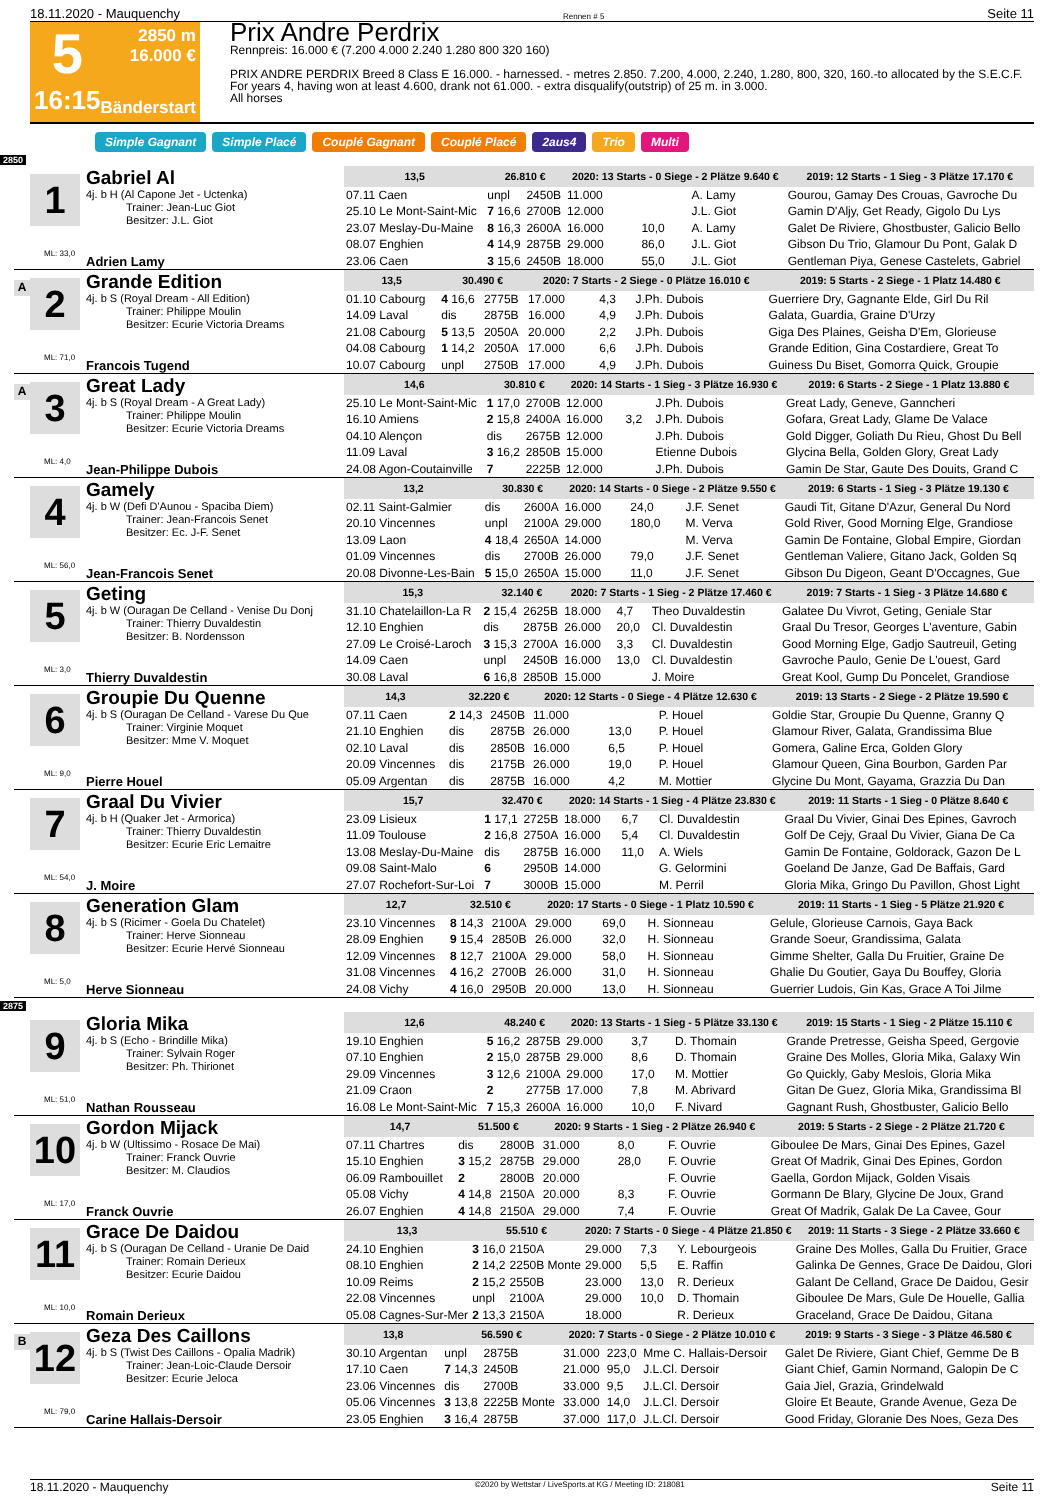18.11.2020 - Mauquenchy Rennen # 5 Seite 11
5
2850 m
16.000 €
16:15
Bänderstart
Prix Andre Perdrix
Rennpreis: 16.000 € (7.200 4.000 2.240 1.280 800 320 160)
PRIX ANDRE PERDRIX Breed 8 Class E 16.000. - harnessed. - metres 2.850. 7.200, 4.000, 2.240, 1.280, 800, 320, 160.-to allocated by the S.E.C.F. For years 4, having won at least 4.600, drank not 61.000. - extra disqualify(outstrip) of 25 m. in 3.000.
All horses
Simple Gagnant Simple Placé Couplé Gagnant Couplé Placé 2aus4 Trio Multi
2850
1
Gabriel Al
4j. b H (Al Capone Jet - Uctenka)
Trainer: Jean-Luc Giot
Besitzer: J.L. Giot
ML: 33,0
Adrien Lamy
| 13,5 | 26.810 € | | 2020: 13 Starts - 0 Siege - 2 Plätze 9.640 € | | | | 2019: 12 Starts - 1 Sieg - 3 Plätze 17.170 € |
| --- | --- | --- | --- | --- | --- | --- | --- |
| 07.11 Caen | unpl | 2450B | 11.000 | | A. Lamy | | Gourou, Gamay Des Crouas, Gavroche Du |
| 25.10 Le Mont-Saint-Mic | 7 16,6 | 2700B | 12.000 | | J.L. Giot | | Gamin D'Aljy, Get Ready, Gigolo Du Lys |
| 23.07 Meslay-Du-Maine | 8 16,3 | 2600A | 16.000 | 10,0 | A. Lamy | | Galet De Riviere, Ghostbuster, Galicio Bello |
| 08.07 Enghien | 4 14,9 | 2875B | 29.000 | 86,0 | J.L. Giot | | Gibson Du Trio, Glamour Du Pont, Galak D |
| 23.06 Caen | 3 15,6 | 2450B | 18.000 | 55,0 | J.L. Giot | | Gentleman Piya, Genese Castelets, Gabriel |
A
2
Grande Edition
4j. b S (Royal Dream - All Edition)
Trainer: Philippe Moulin
Besitzer: Ecurie Victoria Dreams
ML: 71,0
Francois Tugend
| 13,5 | 30.490 € | | 2020: 7 Starts - 2 Siege - 0 Plätze 16.010 € | | | | 2019: 5 Starts - 2 Siege - 1 Platz 14.480 € |
| --- | --- | --- | --- | --- | --- | --- | --- |
| 01.10 Cabourg | 4 16,6 | 2775B | 17.000 | 4,3 | J.Ph. Dubois | | Guerriere Dry, Gagnante Elde, Girl Du Ril |
| 14.09 Laval | dis | 2875B | 16.000 | 4,9 | J.Ph. Dubois | | Galata, Guardia, Graine D'Urzy |
| 21.08 Cabourg | 5 13,5 | 2050A | 20.000 | 2,2 | J.Ph. Dubois | | Giga Des Plaines, Geisha D'Em, Glorieuse |
| 04.08 Cabourg | 1 14,2 | 2050A | 17.000 | 6,6 | J.Ph. Dubois | | Grande Edition, Gina Costardiere, Great To |
| 10.07 Cabourg | unpl | 2750B | 17.000 | 4,9 | J.Ph. Dubois | | Guiness Du Biset, Gomorra Quick, Groupie |
A
3
Great Lady
4j. b S (Royal Dream - A Great Lady)
Trainer: Philippe Moulin
Besitzer: Ecurie Victoria Dreams
ML: 4,0
Jean-Philippe Dubois
| 14,6 | 30.810 € | | 2020: 14 Starts - 1 Sieg - 3 Plätze 16.930 € | | | | 2019: 6 Starts - 2 Siege - 1 Platz 13.880 € |
| --- | --- | --- | --- | --- | --- | --- | --- |
| 25.10 Le Mont-Saint-Mic | 1 17,0 | 2700B | 12.000 | | J.Ph. Dubois | | Great Lady, Geneve, Ganncheri |
| 16.10 Amiens | 2 15,8 | 2400A | 16.000 | 3,2 | J.Ph. Dubois | | Gofara, Great Lady, Glame De Valace |
| 04.10 Alençon | dis | 2675B | 12.000 | | J.Ph. Dubois | | Gold Digger, Goliath Du Rieu, Ghost Du Bell |
| 11.09 Laval | 3 16,2 | 2850B | 15.000 | | Etienne Dubois | | Glycina Bella, Golden Glory, Great Lady |
| 24.08 Agon-Coutainville | 7 | 2225B | 12.000 | | J.Ph. Dubois | | Gamin De Star, Gaute Des Douits, Grand C |
4
Gamely
4j. b W (Defi D'Aunou - Spaciba Diem)
Trainer: Jean-Francois Senet
Besitzer: Ec. J-F. Senet
ML: 56,0
Jean-Francois Senet
| 13,2 | 30.830 € | | 2020: 14 Starts - 0 Siege - 2 Plätze 9.550 € | | | | 2019: 6 Starts - 1 Sieg - 3 Plätze 19.130 € |
| --- | --- | --- | --- | --- | --- | --- | --- |
| 02.11 Saint-Galmier | dis | 2600A | 16.000 | 24,0 | J.F. Senet | | Gaudi Tit, Gitane D'Azur, General Du Nord |
| 20.10 Vincennes | unpl | 2100A | 29.000 | 180,0 | M. Verva | | Gold River, Good Morning Elge, Grandiose |
| 13.09 Laon | 4 18,4 | 2650A | 14.000 | | M. Verva | | Gamin De Fontaine, Global Empire, Giordan |
| 01.09 Vincennes | dis | 2700B | 26.000 | 79,0 | J.F. Senet | | Gentleman Valiere, Gitano Jack, Golden Sq |
| 20.08 Divonne-Les-Bain | 5 15,0 | 2650A | 15.000 | 11,0 | J.F. Senet | | Gibson Du Digeon, Geant D'Occagnes, Gue |
5
Geting
4j. b W (Ouragan De Celland - Venise Du Donj
Trainer: Thierry Duvaldestin
Besitzer: B. Nordensson
ML: 3,0
Thierry Duvaldestin
| 15,3 | 32.140 € | | 2020: 7 Starts - 1 Sieg - 2 Plätze 17.460 € | | | | 2019: 7 Starts - 1 Sieg - 3 Plätze 14.680 € |
| --- | --- | --- | --- | --- | --- | --- | --- |
| 31.10 Chatelaillon-La R | 2 15,4 | 2625B | 18.000 | 4,7 | Theo Duvaldestin | | Galatee Du Vivrot, Geting, Geniale Star |
| 12.10 Enghien | dis | 2875B | 26.000 | 20,0 | Cl. Duvaldestin | | Graal Du Tresor, Georges L'aventure, Gabin |
| 27.09 Le Croisé-Laroch | 3 15,3 | 2700A | 16.000 | 3,3 | Cl. Duvaldestin | | Good Morning Elge, Gadjo Sautreuil, Geting |
| 14.09 Caen | unpl | 2450B | 16.000 | 13,0 | Cl. Duvaldestin | | Gavroche Paulo, Genie De L'ouest, Gard |
| 30.08 Laval | 6 16,8 | 2850B | 15.000 | | J. Moire | | Great Kool, Gump Du Poncelet, Grandiose |
6
Groupie Du Quenne
4j. b S (Ouragan De Celland - Varese Du Que
Trainer: Virginie Moquet
Besitzer: Mme V. Moquet
ML: 9,0
Pierre Houel
| 14,3 | 32.220 € | | 2020: 12 Starts - 0 Siege - 4 Plätze 12.630 € | | | | 2019: 13 Starts - 2 Siege - 2 Plätze 19.590 € |
| --- | --- | --- | --- | --- | --- | --- | --- |
| 07.11 Caen | 2 14,3 | 2450B | 11.000 | | P. Houel | | Goldie Star, Groupie Du Quenne, Granny Q |
| 21.10 Enghien | dis | 2875B | 26.000 | 13,0 | P. Houel | | Glamour River, Galata, Grandissima Blue |
| 02.10 Laval | dis | 2850B | 16.000 | 6,5 | P. Houel | | Gomera, Galine Erca, Golden Glory |
| 20.09 Vincennes | dis | 2175B | 26.000 | 19,0 | P. Houel | | Glamour Queen, Gina Bourbon, Garden Par |
| 05.09 Argentan | dis | 2875B | 16.000 | 4,2 | M. Mottier | | Glycine Du Mont, Gayama, Grazzia Du Dan |
7
Graal Du Vivier
4j. b H (Quaker Jet - Armorica)
Trainer: Thierry Duvaldestin
Besitzer: Ecurie Eric Lemaitre
ML: 54,0
J. Moire
| 15,7 | 32.470 € | | 2020: 14 Starts - 1 Sieg - 4 Plätze 23.830 € | | | | 2019: 11 Starts - 1 Sieg - 0 Plätze 8.640 € |
| --- | --- | --- | --- | --- | --- | --- | --- |
| 23.09 Lisieux | 1 17,1 | 2725B | 18.000 | 6,7 | Cl. Duvaldestin | | Graal Du Vivier, Ginai Des Epines, Gavroch |
| 11.09 Toulouse | 2 16,8 | 2750A | 16.000 | 5,4 | Cl. Duvaldestin | | Golf De Cejy, Graal Du Vivier, Giana De Ca |
| 13.08 Meslay-Du-Maine | dis | 2875B | 16.000 | 11,0 | A. Wiels | | Gamin De Fontaine, Goldorack, Gazon De L |
| 09.08 Saint-Malo | 6 | 2950B | 14.000 | | G. Gelormini | | Goeland De Janze, Gad De Baffais, Gard |
| 27.07 Rochefort-Sur-Loi | 7 | 3000B | 15.000 | | M. Perril | | Gloria Mika, Gringo Du Pavillon, Ghost Light |
8
Generation Glam
4j. b S (Ricimer - Goela Du Chatelet)
Trainer: Herve Sionneau
Besitzer: Ecurie Hervé Sionneau
ML: 5,0
Herve Sionneau
| 12,7 | 32.510 € | | 2020: 17 Starts - 0 Siege - 1 Platz 10.590 € | | | | 2019: 11 Starts - 1 Sieg - 5 Plätze 21.920 € |
| --- | --- | --- | --- | --- | --- | --- | --- |
| 23.10 Vincennes | 8 14,3 | 2100A | 29.000 | 69,0 | H. Sionneau | | Gelule, Glorieuse Carnois, Gaya Back |
| 28.09 Enghien | 9 15,4 | 2850B | 26.000 | 32,0 | H. Sionneau | | Grande Soeur, Grandissima, Galata |
| 12.09 Vincennes | 8 12,7 | 2100A | 29.000 | 58,0 | H. Sionneau | | Gimme Shelter, Galla Du Fruitier, Graine De |
| 31.08 Vincennes | 4 16,2 | 2700B | 26.000 | 31,0 | H. Sionneau | | Ghalie Du Goutier, Gaya Du Bouffey, Gloria |
| 24.08 Vichy | 4 16,0 | 2950B | 20.000 | 13,0 | H. Sionneau | | Guerrier Ludois, Gin Kas, Grace A Toi Jilme |
2875
9
Gloria Mika
4j. b S (Echo - Brindille Mika)
Trainer: Sylvain Roger
Besitzer: Ph. Thirionet
ML: 51,0
Nathan Rousseau
| 12,6 | 48.240 € | | 2020: 13 Starts - 1 Sieg - 5 Plätze 33.130 € | | | | 2019: 15 Starts - 1 Sieg - 2 Plätze 15.110 € |
| --- | --- | --- | --- | --- | --- | --- | --- |
| 19.10 Enghien | 5 16,2 | 2875B | 29.000 | 3,7 | D. Thomain | | Grande Pretresse, Geisha Speed, Gergovie |
| 07.10 Enghien | 2 15,0 | 2875B | 29.000 | 8,6 | D. Thomain | | Graine Des Molles, Gloria Mika, Galaxy Win |
| 29.09 Vincennes | 3 12,6 | 2100A | 29.000 | 17,0 | M. Mottier | | Go Quickly, Gaby Meslois, Gloria Mika |
| 21.09 Craon | 2 | 2775B | 17.000 | 7,8 | M. Abrivard | | Gitan De Guez, Gloria Mika, Grandissima Bl |
| 16.08 Le Mont-Saint-Mic | 7 15,3 | 2600A | 16.000 | 10,0 | F. Nivard | | Gagnant Rush, Ghostbuster, Galicio Bello |
10
Gordon Mijack
4j. b W (Ultissimo - Rosace De Mai)
Trainer: Franck Ouvrie
Besitzer: M. Claudios
ML: 17,0
Franck Ouvrie
| 14,7 | 51.500 € | | 2020: 9 Starts - 1 Sieg - 2 Plätze 26.940 € | | | | 2019: 5 Starts - 2 Siege - 2 Plätze 21.720 € |
| --- | --- | --- | --- | --- | --- | --- | --- |
| 07.11 Chartres | dis | 2800B | 31.000 | 8,0 | F. Ouvrie | | Giboulee De Mars, Ginai Des Epines, Gazel |
| 15.10 Enghien | 3 15,2 | 2875B | 29.000 | 28,0 | F. Ouvrie | | Great Of Madrik, Ginai Des Epines, Gordon |
| 06.09 Rambouillet | 2 | 2800B | 20.000 | | F. Ouvrie | | Gaella, Gordon Mijack, Golden Visais |
| 05.08 Vichy | 4 14,8 | 2150A | 20.000 | 8,3 | F. Ouvrie | | Gormann De Blary, Glycine De Joux, Grand |
| 26.07 Enghien | 4 14,8 | 2150A | 29.000 | 7,4 | F. Ouvrie | | Great Of Madrik, Galak De La Cavee, Gour |
11
Grace De Daidou
4j. b S (Ouragan De Celland - Uranie De Daid
Trainer: Romain Derieux
Besitzer: Ecurie Daidou
ML: 10,0
Romain Derieux
| 13,3 | 55.510 € | | 2020: 7 Starts - 0 Siege - 4 Plätze 21.850 € | | | | 2019: 11 Starts - 3 Siege - 2 Plätze 33.660 € |
| --- | --- | --- | --- | --- | --- | --- | --- |
| 24.10 Enghien | 3 16,0 | 2150A | 29.000 | 7,3 | Y. Lebourgeois | | Graine Des Molles, Galla Du Fruitier, Grace |
| 08.10 Enghien | 2 14,2 | 2250B Monte | 29.000 | 5,5 | E. Raffin | | Galinka De Gennes, Grace De Daidou, Glori |
| 10.09 Reims | 2 15,2 | 2550B | 23.000 | 13,0 | R. Derieux | | Galant De Celland, Grace De Daidou, Gesir |
| 22.08 Vincennes | unpl | 2100A | 29.000 | 10,0 | D. Thomain | | Giboulee De Mars, Gule De Houelle, Gallia |
| 05.08 Cagnes-Sur-Mer | 2 13,3 | 2150A | 18.000 | | R. Derieux | | Graceland, Grace De Daidou, Gitana |
B
12
Geza Des Caillons
4j. b S (Twist Des Caillons - Opalia Madrik)
Trainer: Jean-Loic-Claude Dersoir
Besitzer: Ecurie Jeloca
ML: 79,0
Carine Hallais-Dersoir
| 13,8 | 56.590 € | | 2020: 7 Starts - 0 Siege - 2 Plätze 10.010 € | | | | 2019: 9 Starts - 3 Siege - 3 Plätze 46.580 € |
| --- | --- | --- | --- | --- | --- | --- | --- |
| 30.10 Argentan | unpl | 2875B | 31.000 | 223,0 | Mme C. Hallais-Dersoir | | Galet De Riviere, Giant Chief, Gemme De B |
| 17.10 Caen | 7 14,3 | 2450B | 21.000 | 95,0 | J.L.Cl. Dersoir | | Giant Chief, Gamin Normand, Galopin De C |
| 23.06 Vincennes | dis | 2700B | 33.000 | 9,5 | J.L.Cl. Dersoir | | Gaia Jiel, Grazia, Grindelwald |
| 05.06 Vincennes | 3 13,8 | 2225B Monte | 33.000 | 14,0 | J.L.Cl. Dersoir | | Gloire Et Beaute, Grande Avenue, Geza De |
| 23.05 Enghien | 3 16,4 | 2875B | 37.000 | 117,0 | J.L.Cl. Dersoir | | Good Friday, Gloranie Des Noes, Geza Des |
18.11.2020 - Mauquenchy ©2020 by Wettstar / LiveSports.at KG / Meeting ID: 218081 Seite 11